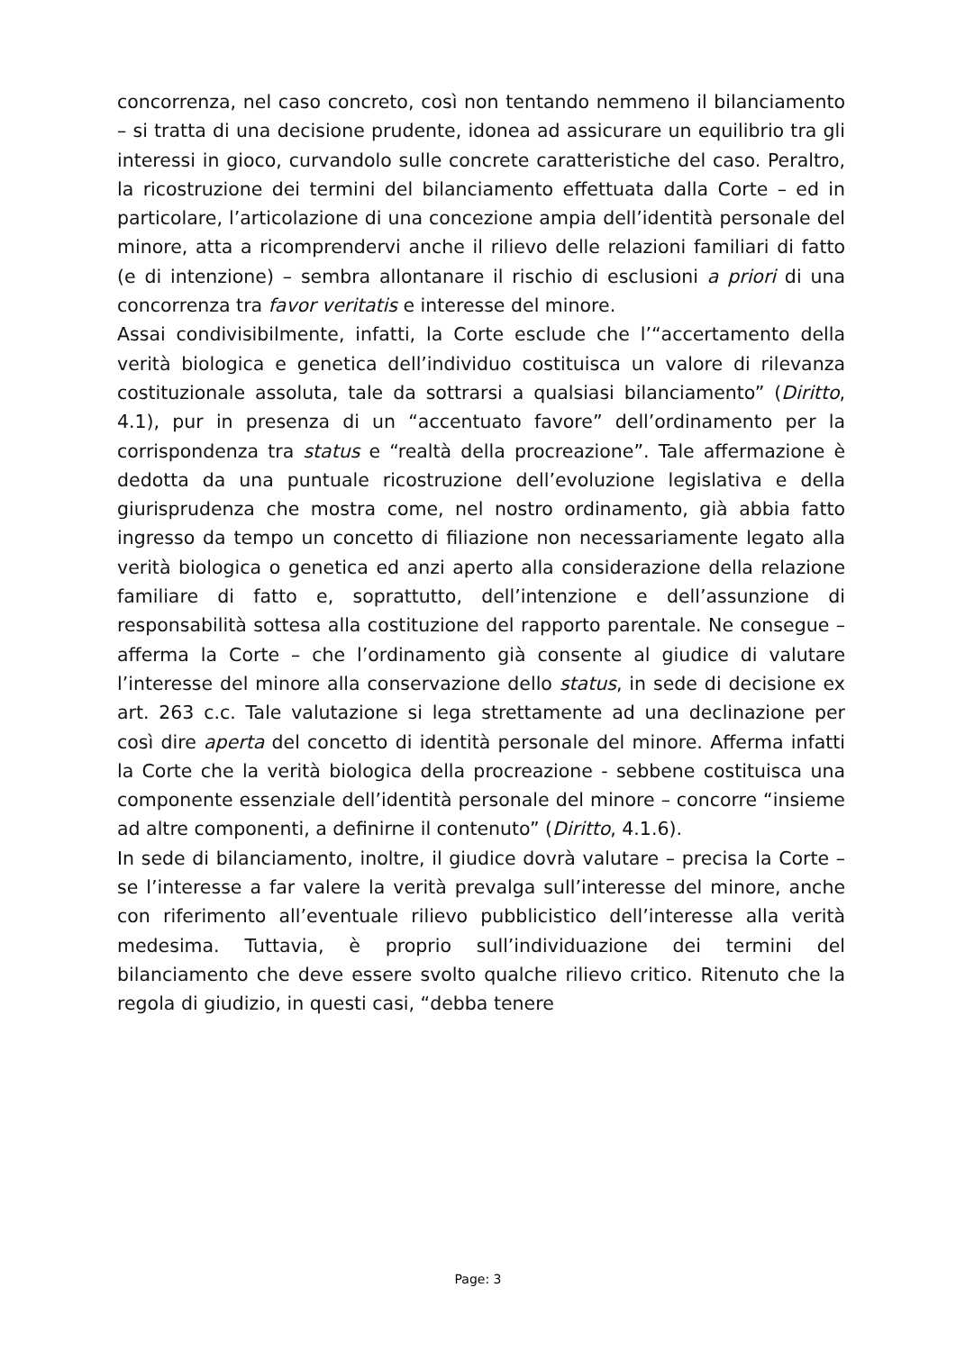concorrenza, nel caso concreto, così non tentando nemmeno il bilanciamento – si tratta di una decisione prudente, idonea ad assicurare un equilibrio tra gli interessi in gioco, curvandolo sulle concrete caratteristiche del caso. Peraltro, la ricostruzione dei termini del bilanciamento effettuata dalla Corte – ed in particolare, l’articolazione di una concezione ampia dell’identità personale del minore, atta a ricomprendervi anche il rilievo delle relazioni familiari di fatto (e di intenzione) – sembra allontanare il rischio di esclusioni a priori di una concorrenza tra favor veritatis e interesse del minore.
Assai condivisibilmente, infatti, la Corte esclude che l’“accertamento della verità biologica e genetica dell’individuo costituisca un valore di rilevanza costituzionale assoluta, tale da sottrarsi a qualsiasi bilanciamento” (Diritto, 4.1), pur in presenza di un “accentuato favore” dell’ordinamento per la corrispondenza tra status e “realtà della procreazione”. Tale affermazione è dedotta da una puntuale ricostruzione dell’evoluzione legislativa e della giurisprudenza che mostra come, nel nostro ordinamento, già abbia fatto ingresso da tempo un concetto di filiazione non necessariamente legato alla verità biologica o genetica ed anzi aperto alla considerazione della relazione familiare di fatto e, soprattutto, dell’intenzione e dell’assunzione di responsabilità sottesa alla costituzione del rapporto parentale. Ne consegue – afferma la Corte – che l’ordinamento già consente al giudice di valutare l’interesse del minore alla conservazione dello status, in sede di decisione ex art. 263 c.c. Tale valutazione si lega strettamente ad una declinazione per così dire aperta del concetto di identità personale del minore. Afferma infatti la Corte che la verità biologica della procreazione - sebbene costituisca una componente essenziale dell’identità personale del minore – concorre “insieme ad altre componenti, a definirne il contenuto” (Diritto, 4.1.6).
In sede di bilanciamento, inoltre, il giudice dovrà valutare – precisa la Corte – se l’interesse a far valere la verità prevalga sull’interesse del minore, anche con riferimento all’eventuale rilievo pubblicistico dell’interesse alla verità medesima. Tuttavia, è proprio sull’individuazione dei termini del bilanciamento che deve essere svolto qualche rilievo critico. Ritenuto che la regola di giudizio, in questi casi, “debba tenere
Page: 3